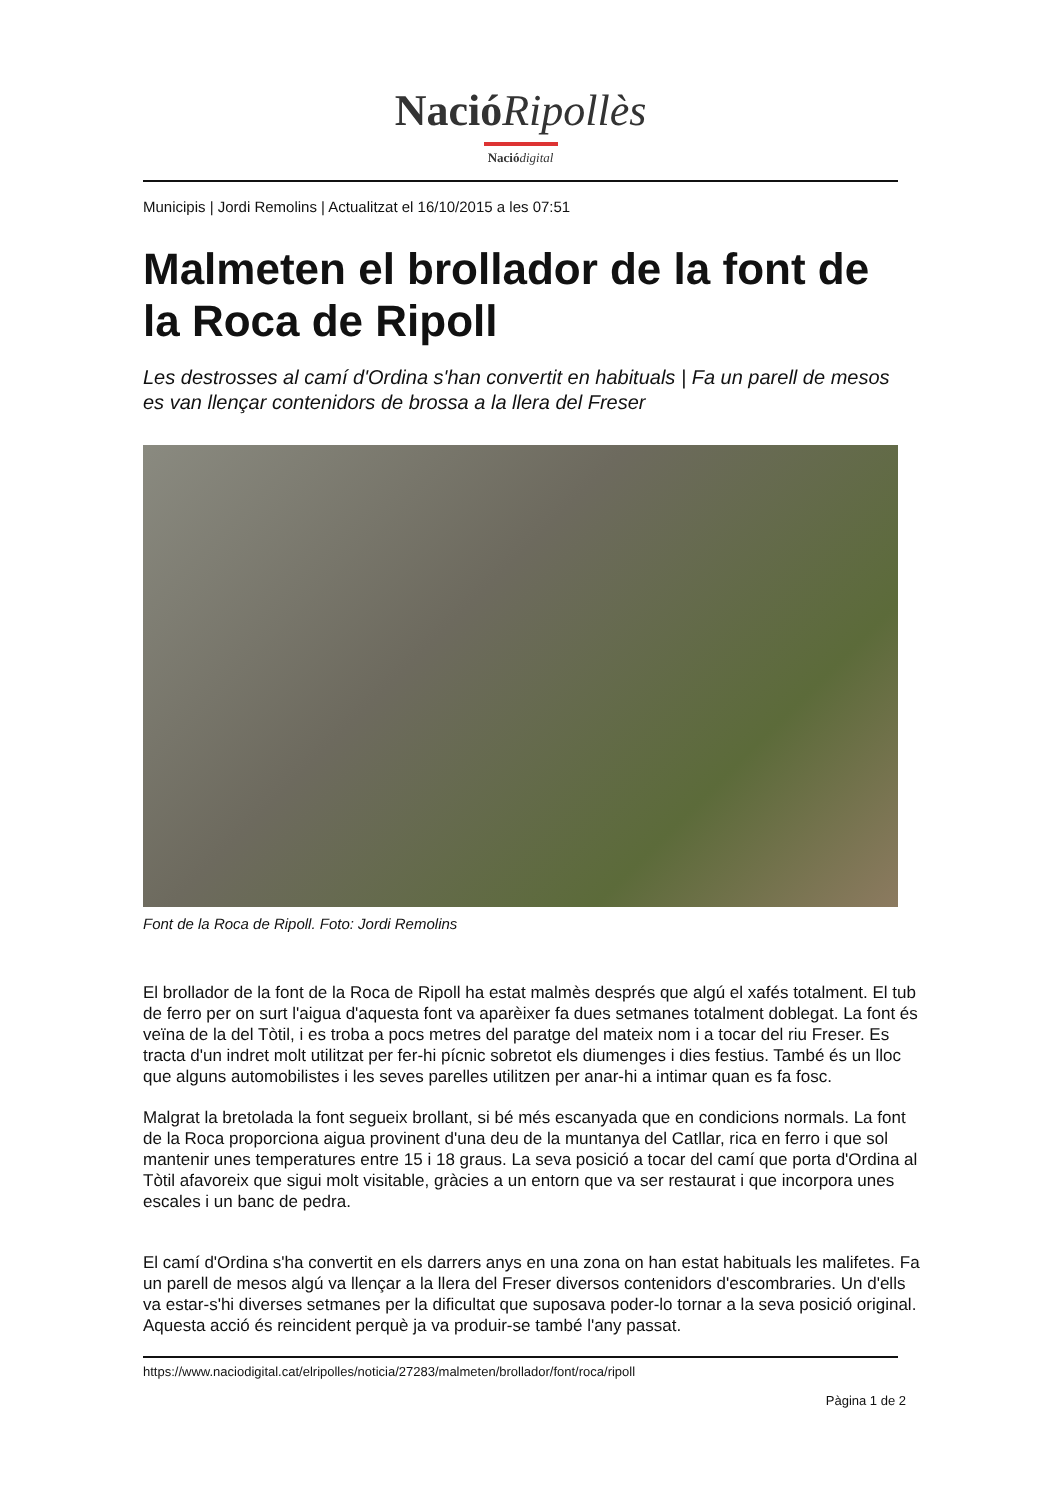NacióRipollès
Nació digital
Municipis | Jordi Remolins | Actualitzat el 16/10/2015 a les 07:51
Malmeten el brollador de la font de la Roca de Ripoll
Les destrosses al camí d'Ordina s'han convertit en habituals | Fa un parell de mesos es van llençar contenidors de brossa a la llera del Freser
Font de la Roca de Ripoll. Foto: Jordi Remolins
El brollador de la font de la Roca de Ripoll ha estat malmès després que algú el xafés totalment. El tub de ferro per on surt l'aigua d'aquesta font va aparèixer fa dues setmanes totalment doblegat. La font és veïna de la del Tòtil, i es troba a pocs metres del paratge del mateix nom i a tocar del riu Freser. Es tracta d'un indret molt utilitzat per fer-hi pícnic sobretot els diumenges i dies festius. També és un lloc que alguns automobilistes i les seves parelles utilitzen per anar-hi a intimar quan es fa fosc.
Malgrat la bretolada la font segueix brollant, si bé més escanyada que en condicions normals. La font de la Roca proporciona aigua provinent d'una deu de la muntanya del Catllar, rica en ferro i que sol mantenir unes temperatures entre 15 i 18 graus. La seva posició a tocar del camí que porta d'Ordina al Tòtil afavoreix que sigui molt visitable, gràcies a un entorn que va ser restaurat i que incorpora unes escales i un banc de pedra.
El camí d'Ordina s'ha convertit en els darrers anys en una zona on han estat habituals les malifetes. Fa un parell de mesos algú va llençar a la llera del Freser diversos contenidors d'escombraries. Un d'ells va estar-s'hi diverses setmanes per la dificultat que suposava poder-lo tornar a la seva posició original. Aquesta acció és reincident perquè ja va produir-se també l'any passat.
https://www.naciodigital.cat/elripolles/noticia/27283/malmeten/brollador/font/roca/ripoll
Pàgina 1 de 2